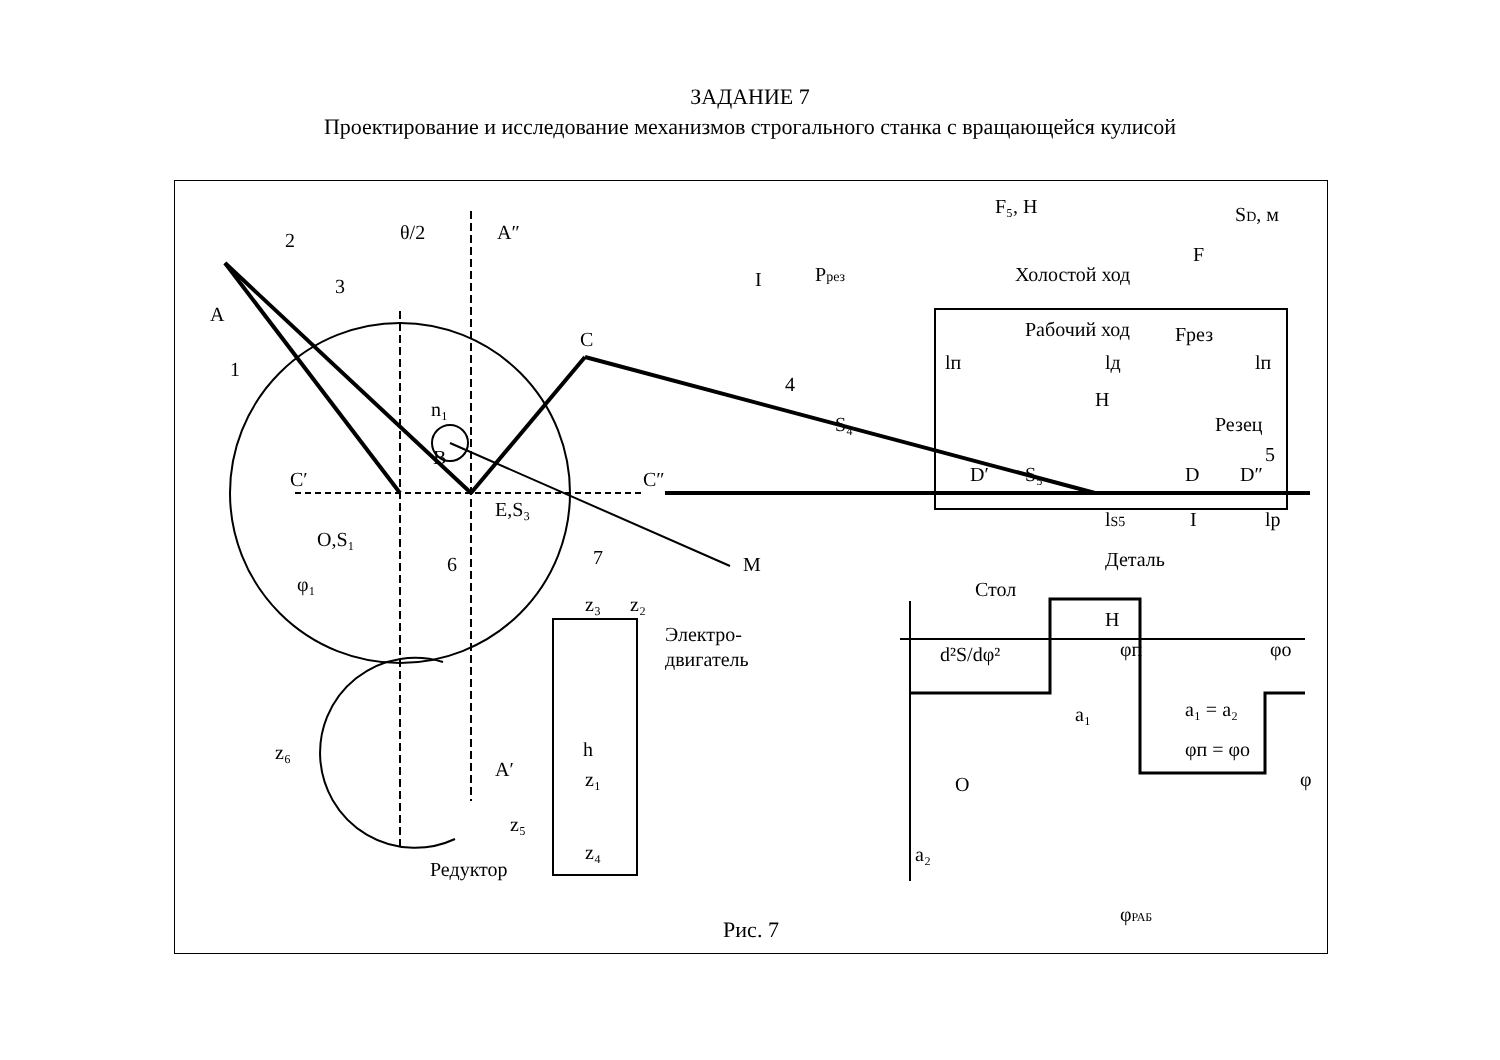ЗАДАНИЕ 7
Проектирование и исследование механизмов строгального станка с вращающейся кулисой
2
3
1
A
θ/2
A″
I
C
n₁
B
C′
C″
4
S₄
O,S₁
E,S₃
6
7
M
φ₁
z₆
A′
z₅
Редуктор
z₃
z₂
h
z₁
z₄
Электро-
двигатель
Pрез
F₅, Н
SD, м
F
Холостой ход
Рабочий ход
Fрез
lп
lд
lп
H
Резец
5
D′
S₅
D
D″
lS5
lр
I
Деталь
Стол
H
d²S/dφ²
φп
φо
a₁ = a₂
φп = φо
φ
O
a₁
a₂
φРАБ
Рис. 7